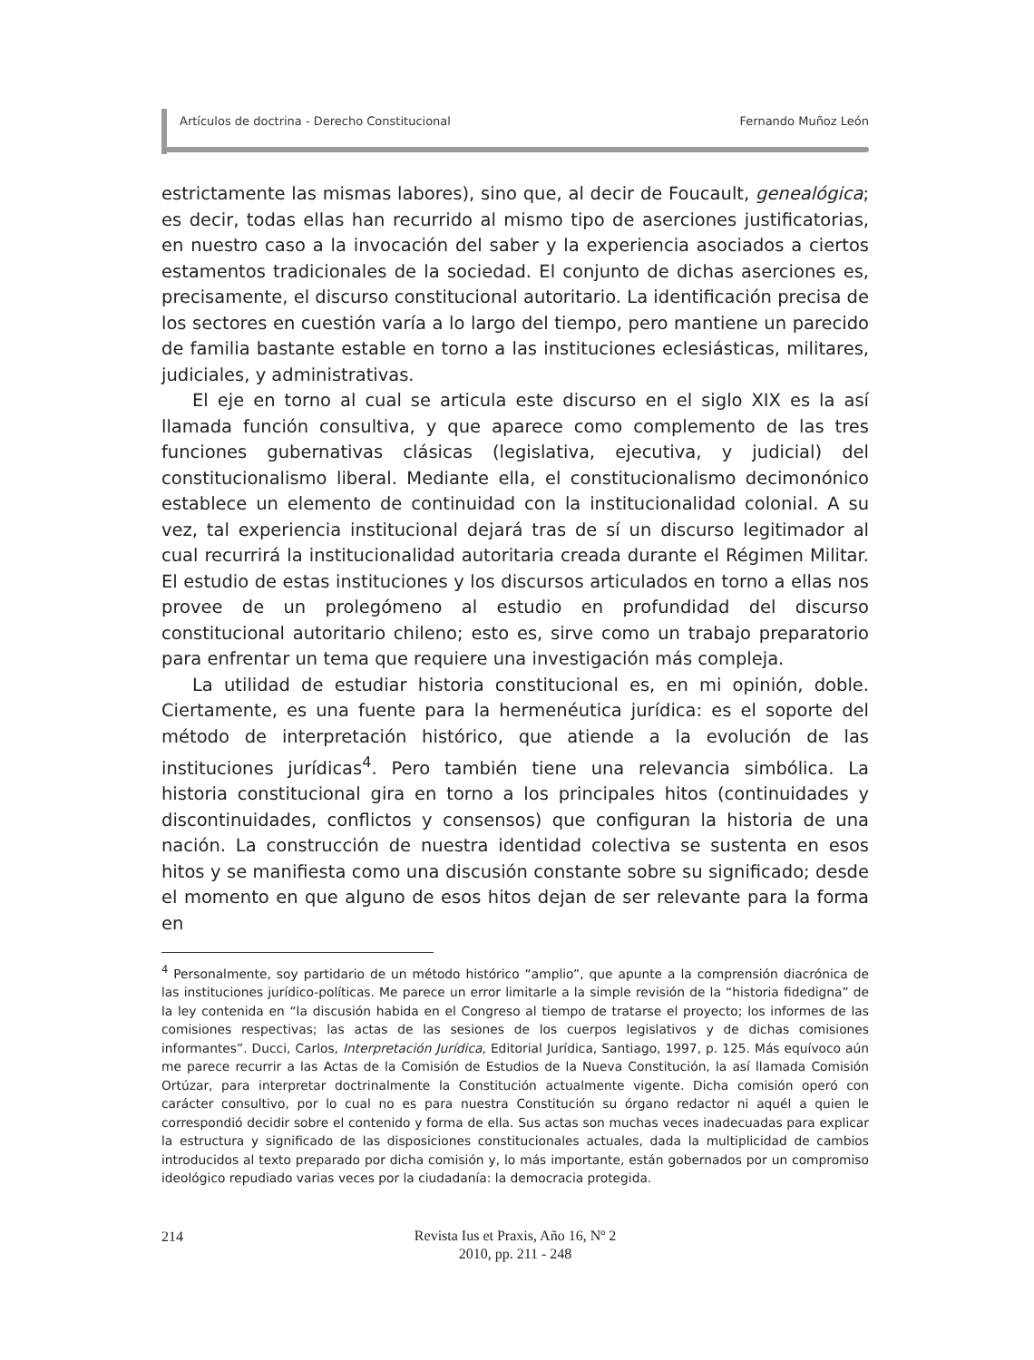Artículos de doctrina - Derecho Constitucional Fernando Muñoz León
estrictamente las mismas labores), sino que, al decir de Foucault, genealógica; es decir, todas ellas han recurrido al mismo tipo de aserciones justificatorias, en nuestro caso a la invocación del saber y la experiencia asociados a ciertos estamentos tradicionales de la sociedad. El conjunto de dichas aserciones es, precisamente, el discurso constitucional autoritario. La identificación precisa de los sectores en cuestión varía a lo largo del tiempo, pero mantiene un parecido de familia bastante estable en torno a las instituciones eclesiásticas, militares, judiciales, y administrativas.
El eje en torno al cual se articula este discurso en el siglo XIX es la así llamada función consultiva, y que aparece como complemento de las tres funciones gubernativas clásicas (legislativa, ejecutiva, y judicial) del constitucionalismo liberal. Mediante ella, el constitucionalismo decimonónico establece un elemento de continuidad con la institucionalidad colonial. A su vez, tal experiencia institucional dejará tras de sí un discurso legitimador al cual recurrirá la institucionalidad autoritaria creada durante el Régimen Militar. El estudio de estas instituciones y los discursos articulados en torno a ellas nos provee de un prolegómeno al estudio en profundidad del discurso constitucional autoritario chileno; esto es, sirve como un trabajo preparatorio para enfrentar un tema que requiere una investigación más compleja.
La utilidad de estudiar historia constitucional es, en mi opinión, doble. Ciertamente, es una fuente para la hermenéutica jurídica: es el soporte del método de interpretación histórico, que atiende a la evolución de las instituciones jurídicas<sup>4</sup>. Pero también tiene una relevancia simbólica. La historia constitucional gira en torno a los principales hitos (continuidades y discontinuidades, conflictos y consensos) que configuran la historia de una nación. La construcción de nuestra identidad colectiva se sustenta en esos hitos y se manifiesta como una discusión constante sobre su significado; desde el momento en que alguno de esos hitos dejan de ser relevante para la forma en
<sup>4</sup> Personalmente, soy partidario de un método histórico “amplio”, que apunte a la comprensión diacrónica de las instituciones jurídico-políticas. Me parece un error limitarle a la simple revisión de la “historia fidedigna” de la ley contenida en “la discusión habida en el Congreso al tiempo de tratarse el proyecto; los informes de las comisiones respectivas; las actas de las sesiones de los cuerpos legislativos y de dichas comisiones informantes”. Ducci, Carlos, Interpretación Jurídica, Editorial Jurídica, Santiago, 1997, p. 125. Más equívoco aún me parece recurrir a las Actas de la Comisión de Estudios de la Nueva Constitución, la así llamada Comisión Ortúzar, para interpretar doctrinalmente la Constitución actualmente vigente. Dicha comisión operó con carácter consultivo, por lo cual no es para nuestra Constitución su órgano redactor ni aquél a quien le correspondió decidir sobre el contenido y forma de ella. Sus actas son muchas veces inadecuadas para explicar la estructura y significado de las disposiciones constitucionales actuales, dada la multiplicidad de cambios introducidos al texto preparado por dicha comisión y, lo más importante, están gobernados por un compromiso ideológico repudiado varias veces por la ciudadanía: la democracia protegida.
214
Revista Ius et Praxis, Año 16, Nº 2
2010, pp. 211 - 248